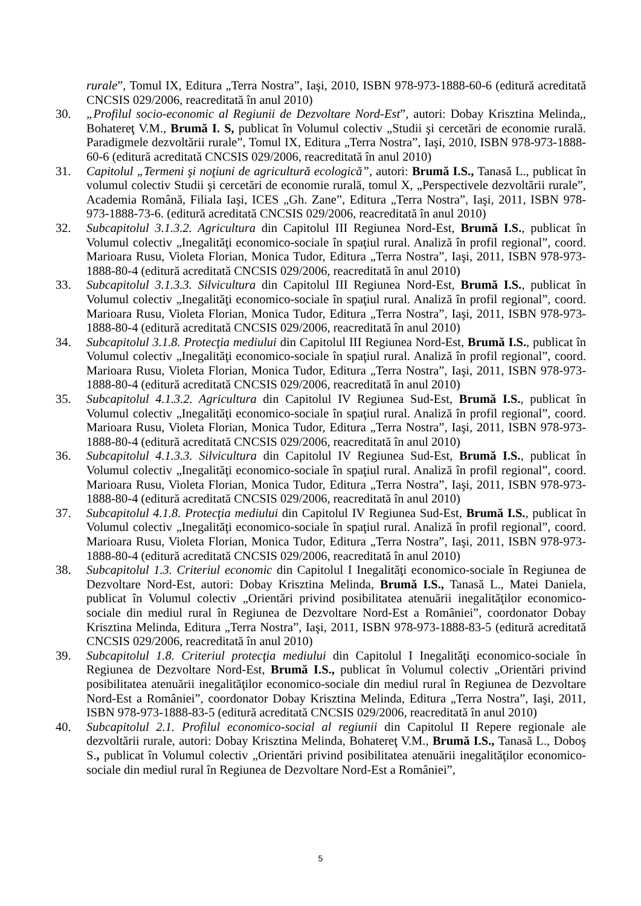rurale”, Tomul IX, Editura „Terra Nostra”, Iaşi, 2010, ISBN 978-973-1888-60-6 (editură acreditată CNCSIS 029/2006, reacreditată în anul 2010)
30. „Profilul socio-economic al Regiunii de Dezvoltare Nord-Est”, autori: Dobay Krisztina Melinda,, Bohatereţ V.M., Brumă I. S, publicat în Volumul colectiv „Studii şi cercetări de economie rurală. Paradigmele dezvoltării rurale”, Tomul IX, Editura „Terra Nostra”, Iaşi, 2010, ISBN 978-973-1888-60-6 (editură acreditată CNCSIS 029/2006, reacreditată în anul 2010)
31. Capitolul „Termeni şi noţiuni de agricultură ecologică”, autori: Brumă I.S., Tanasă L., publicat în volumul colectiv Studii şi cercetări de economie rurală, tomul X, „Perspectivele dezvoltării rurale”, Academia Română, Filiala Iaşi, ICES „Gh. Zane”, Editura „Terra Nostra”, Iaşi, 2011, ISBN 978-973-1888-73-6. (editură acreditată CNCSIS 029/2006, reacreditată în anul 2010)
32. Subcapitolul 3.1.3.2. Agricultura din Capitolul III Regiunea Nord-Est, Brumă I.S., publicat în Volumul colectiv „Inegalităţi economico-sociale în spaţiul rural. Analiză în profil regional”, coord. Marioara Rusu, Violeta Florian, Monica Tudor, Editura „Terra Nostra”, Iaşi, 2011, ISBN 978-973-1888-80-4 (editură acreditată CNCSIS 029/2006, reacreditată în anul 2010)
33. Subcapitolul 3.1.3.3. Silvicultura din Capitolul III Regiunea Nord-Est, Brumă I.S., publicat în Volumul colectiv „Inegalităţi economico-sociale în spaţiul rural. Analiză în profil regional”, coord. Marioara Rusu, Violeta Florian, Monica Tudor, Editura „Terra Nostra”, Iaşi, 2011, ISBN 978-973-1888-80-4 (editură acreditată CNCSIS 029/2006, reacreditată în anul 2010)
34. Subcapitolul 3.1.8. Protecţia mediului din Capitolul III Regiunea Nord-Est, Brumă I.S., publicat în Volumul colectiv „Inegalităţi economico-sociale în spaţiul rural. Analiză în profil regional”, coord. Marioara Rusu, Violeta Florian, Monica Tudor, Editura „Terra Nostra”, Iaşi, 2011, ISBN 978-973-1888-80-4 (editură acreditată CNCSIS 029/2006, reacreditată în anul 2010)
35. Subcapitolul 4.1.3.2. Agricultura din Capitolul IV Regiunea Sud-Est, Brumă I.S., publicat în Volumul colectiv „Inegalităţi economico-sociale în spaţiul rural. Analiză în profil regional”, coord. Marioara Rusu, Violeta Florian, Monica Tudor, Editura „Terra Nostra”, Iaşi, 2011, ISBN 978-973-1888-80-4 (editură acreditată CNCSIS 029/2006, reacreditată în anul 2010)
36. Subcapitolul 4.1.3.3. Silvicultura din Capitolul IV Regiunea Sud-Est, Brumă I.S., publicat în Volumul colectiv „Inegalităţi economico-sociale în spaţiul rural. Analiză în profil regional”, coord. Marioara Rusu, Violeta Florian, Monica Tudor, Editura „Terra Nostra”, Iaşi, 2011, ISBN 978-973-1888-80-4 (editură acreditată CNCSIS 029/2006, reacreditată în anul 2010)
37. Subcapitolul 4.1.8. Protecţia mediului din Capitolul IV Regiunea Sud-Est, Brumă I.S., publicat în Volumul colectiv „Inegalităţi economico-sociale în spaţiul rural. Analiză în profil regional”, coord. Marioara Rusu, Violeta Florian, Monica Tudor, Editura „Terra Nostra”, Iaşi, 2011, ISBN 978-973-1888-80-4 (editură acreditată CNCSIS 029/2006, reacreditată în anul 2010)
38. Subcapitolul 1.3. Criteriul economic din Capitolul I Inegalităţi economico-sociale în Regiunea de Dezvoltare Nord-Est, autori: Dobay Krisztina Melinda, Brumă I.S., Tanasă L., Matei Daniela, publicat în Volumul colectiv „Orientări privind posibilitatea atenuării inegalităţilor economico-sociale din mediul rural în Regiunea de Dezvoltare Nord-Est a României”, coordonator Dobay Krisztina Melinda, Editura „Terra Nostra”, Iaşi, 2011, ISBN 978-973-1888-83-5 (editură acreditată CNCSIS 029/2006, reacreditată în anul 2010)
39. Subcapitolul 1.8. Criteriul protecţia mediului din Capitolul I Inegalităţi economico-sociale în Regiunea de Dezvoltare Nord-Est, Brumă I.S., publicat în Volumul colectiv „Orientări privind posibilitatea atenuării inegalităţilor economico-sociale din mediul rural în Regiunea de Dezvoltare Nord-Est a României”, coordonator Dobay Krisztina Melinda, Editura „Terra Nostra”, Iaşi, 2011, ISBN 978-973-1888-83-5 (editură acreditată CNCSIS 029/2006, reacreditată în anul 2010)
40. Subcapitolul 2.1. Profilul economico-social al regiunii din Capitolul II Repere regionale ale dezvoltării rurale, autori: Dobay Krisztina Melinda, Bohatereţ V.M., Brumă I.S., Tanasă L., Doboş S., publicat în Volumul colectiv „Orientări privind posibilitatea atenuării inegalităţilor economico-sociale din mediul rural în Regiunea de Dezvoltare Nord-Est a României”,
5